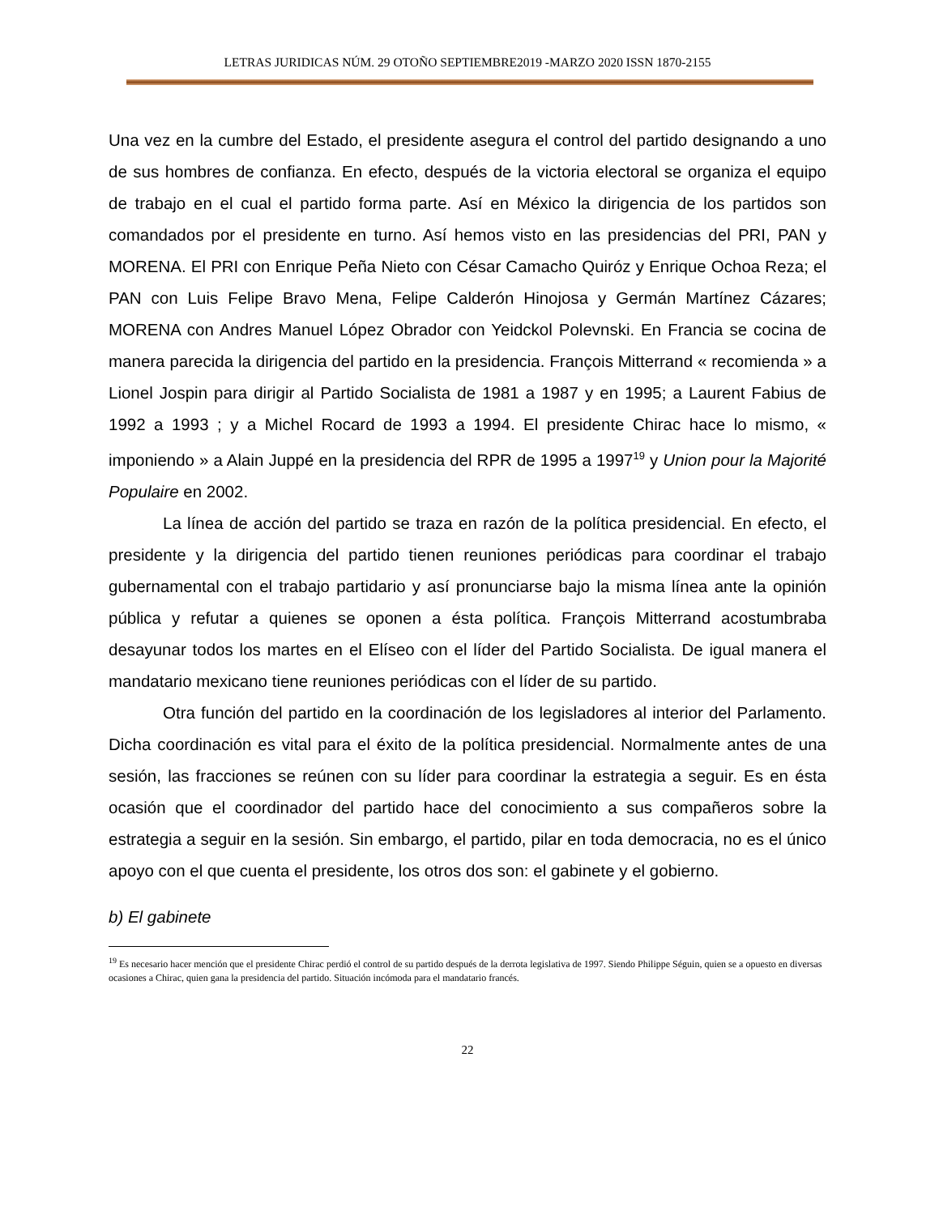LETRAS JURIDICAS NÚM. 29 OTOÑO SEPTIEMBRE2019 -MARZO 2020 ISSN 1870-2155
Una vez en la cumbre del Estado, el presidente asegura el control del partido designando a uno de sus hombres de confianza. En efecto, después de la victoria electoral se organiza el equipo de trabajo en el cual el partido forma parte. Así en México la dirigencia de los partidos son comandados por el presidente en turno. Así hemos visto en las presidencias del PRI, PAN y MORENA. El PRI con Enrique Peña Nieto con César Camacho Quiróz y Enrique Ochoa Reza; el PAN con Luis Felipe Bravo Mena, Felipe Calderón Hinojosa y Germán Martínez Cázares; MORENA con Andres Manuel López Obrador con Yeidckol Polevnski. En Francia se cocina de manera parecida la dirigencia del partido en la presidencia. François Mitterrand « recomienda » a Lionel Jospin para dirigir al Partido Socialista de 1981 a 1987 y en 1995; a Laurent Fabius de 1992 a 1993 ; y a Michel Rocard de 1993 a 1994. El presidente Chirac hace lo mismo, « imponiendo » a Alain Juppé en la presidencia del RPR de 1995 a 1997<sup>19</sup> y Union pour la Majorité Populaire en 2002.
La línea de acción del partido se traza en razón de la política presidencial. En efecto, el presidente y la dirigencia del partido tienen reuniones periódicas para coordinar el trabajo gubernamental con el trabajo partidario y así pronunciarse bajo la misma línea ante la opinión pública y refutar a quienes se oponen a ésta política. François Mitterrand acostumbraba desayunar todos los martes en el Elíseo con el líder del Partido Socialista. De igual manera el mandatario mexicano tiene reuniones periódicas con el líder de su partido.
Otra función del partido en la coordinación de los legisladores al interior del Parlamento. Dicha coordinación es vital para el éxito de la política presidencial. Normalmente antes de una sesión, las fracciones se reúnen con su líder para coordinar la estrategia a seguir. Es en ésta ocasión que el coordinador del partido hace del conocimiento a sus compañeros sobre la estrategia a seguir en la sesión. Sin embargo, el partido, pilar en toda democracia, no es el único apoyo con el que cuenta el presidente, los otros dos son: el gabinete y el gobierno.
b) El gabinete
<sup>19</sup> Es necesario hacer mención que el presidente Chirac perdió el control de su partido después de la derrota legislativa de 1997. Siendo Philippe Séguin, quien se a opuesto en diversas ocasiones a Chirac, quien gana la presidencia del partido. Situación incómoda para el mandatario francés.
22